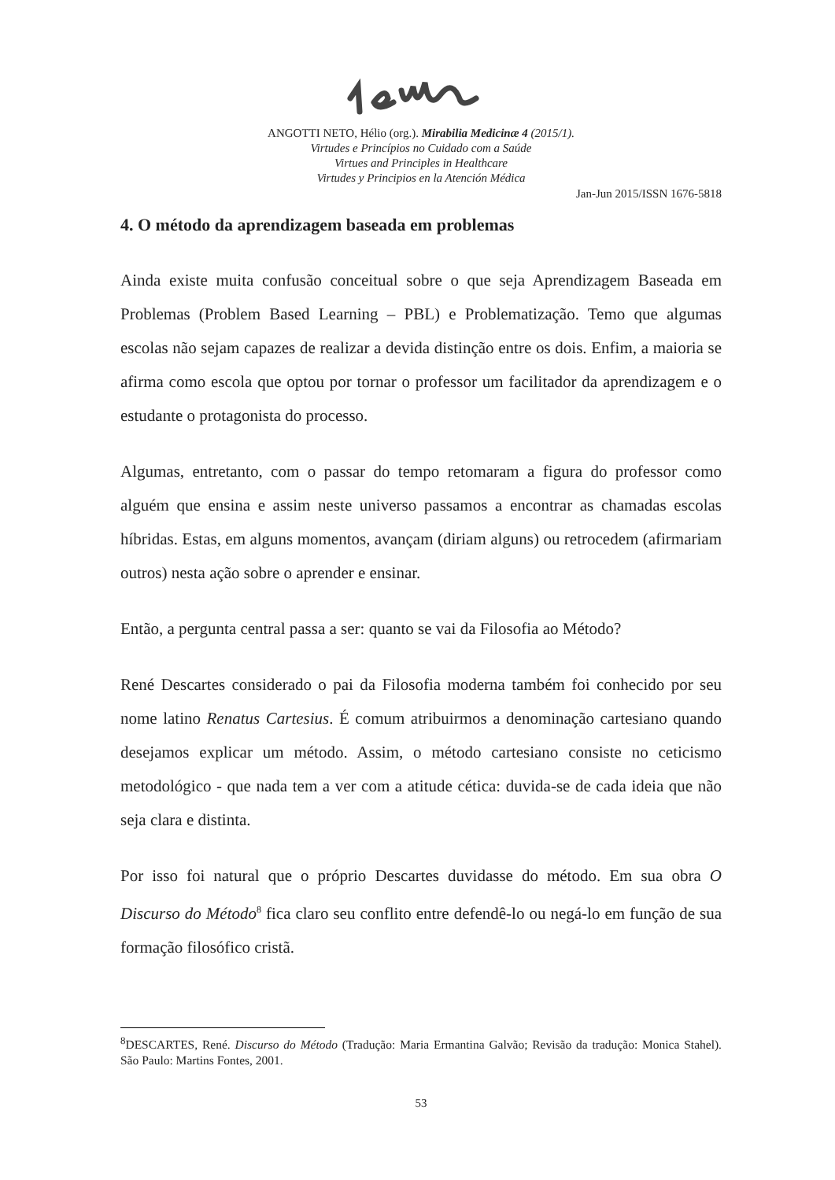ANGOTTI NETO, Hélio (org.). Mirabilia Medicinæ 4 (2015/1).
Virtudes e Princípios no Cuidado com a Saúde
Virtues and Principles in Healthcare
Virtudes y Principios en la Atención Médica
Jan-Jun 2015/ISSN 1676-5818
4. O método da aprendizagem baseada em problemas
Ainda existe muita confusão conceitual sobre o que seja Aprendizagem Baseada em Problemas (Problem Based Learning – PBL) e Problematização. Temo que algumas escolas não sejam capazes de realizar a devida distinção entre os dois. Enfim, a maioria se afirma como escola que optou por tornar o professor um facilitador da aprendizagem e o estudante o protagonista do processo.
Algumas, entretanto, com o passar do tempo retomaram a figura do professor como alguém que ensina e assim neste universo passamos a encontrar as chamadas escolas híbridas. Estas, em alguns momentos, avançam (diriam alguns) ou retrocedem (afirmariam outros) nesta ação sobre o aprender e ensinar.
Então, a pergunta central passa a ser: quanto se vai da Filosofia ao Método?
René Descartes considerado o pai da Filosofia moderna também foi conhecido por seu nome latino Renatus Cartesius. É comum atribuirmos a denominação cartesiano quando desejamos explicar um método. Assim, o método cartesiano consiste no ceticismo metodológico - que nada tem a ver com a atitude cética: duvida-se de cada ideia que não seja clara e distinta.
Por isso foi natural que o próprio Descartes duvidasse do método. Em sua obra O Discurso do Método<sup>8</sup> fica claro seu conflito entre defendê-lo ou negá-lo em função de sua formação filosófico cristã.
<sup>8</sup> DESCARTES, René. Discurso do Método (Tradução: Maria Ermantina Galvão; Revisão da tradução: Monica Stahel). São Paulo: Martins Fontes, 2001.
53